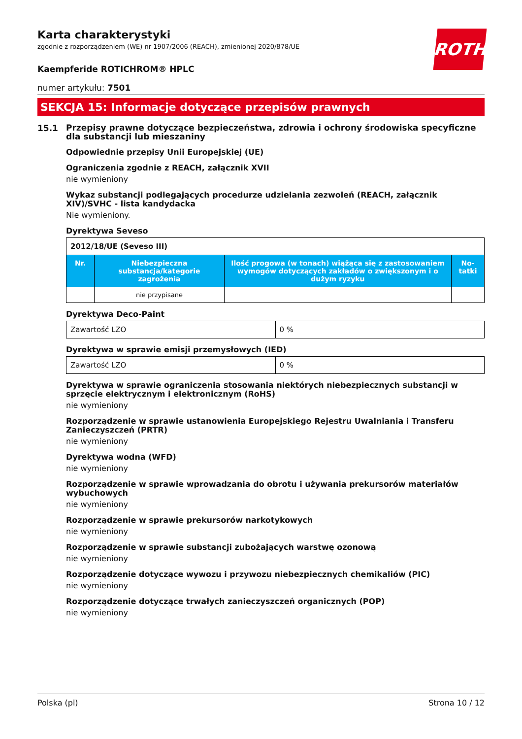ROTH
Karta charakterystyki
zgodnie z rozporządzeniem (WE) nr 1907/2006 (REACH), zmienionej 2020/878/UE
Kaempferide ROTICHROM® HPLC
numer artykułu: 7501
SEKCJA 15: Informacje dotyczące przepisów prawnych
15.1
Przepisy prawne dotyczące bezpieczeństwa, zdrowia i ochrony środowiska specyficzne dla substancji lub mieszaniny
Odpowiednie przepisy Unii Europejskiej (UE)
Ograniczenia zgodnie z REACH, załącznik XVII
nie wymieniony
Wykaz substancji podlegających procedurze udzielania zezwoleń (REACH, załącznik XIV)/SVHC - lista kandydacka
Nie wymieniony.
Dyrektywa Seveso
| 2012/18/UE (Seveso III) | | | |
| Nr. | Niebezpieczna substancja/kategorie zagrożenia | Ilość progowa (w tonach) wiążąca się z zastosowaniem wymogów dotyczących zakładów o zwiększonym i o dużym ryzyku | No-tatki |
| | nie przypisane | | |
Dyrektywa Deco-Paint
| Zawartość LZO | 0 % |
Dyrektywa w sprawie emisji przemysłowych (IED)
| Zawartość LZO | 0 % |
Dyrektywa w sprawie ograniczenia stosowania niektórych niebezpiecznych substancji w sprzęcie elektrycznym i elektronicznym (RoHS)
nie wymieniony
Rozporządzenie w sprawie ustanowienia Europejskiego Rejestru Uwalniania i Transferu Zanieczyszczeń (PRTR)
nie wymieniony
Dyrektywa wodna (WFD)
nie wymieniony
Rozporządzenie w sprawie wprowadzania do obrotu i używania prekursorów materiałów wybuchowych
nie wymieniony
Rozporządzenie w sprawie prekursorów narkotykowych
nie wymieniony
Rozporządzenie w sprawie substancji zubożających warstwę ozonową
nie wymieniony
Rozporządzenie dotyczące wywozu i przywozu niebezpiecznych chemikaliów (PIC)
nie wymieniony
Rozporządzenie dotyczące trwałych zanieczyszczeń organicznych (POP)
nie wymieniony
Polska (pl) Strona 10 / 12